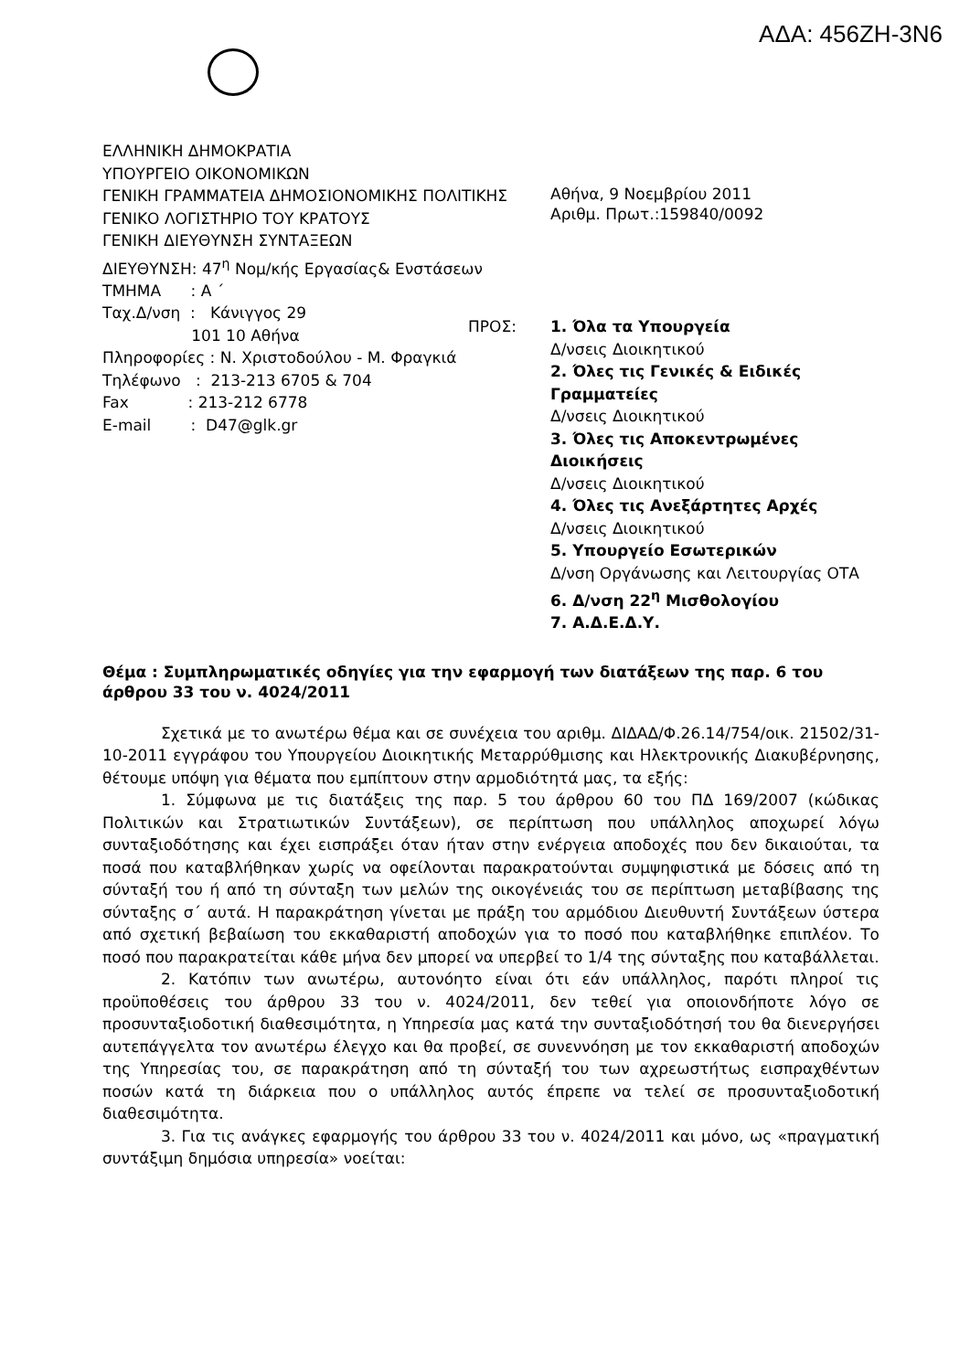ΑΔΑ: 456ΖΗ-3Ν6
ΕΛΛΗΝΙΚΗ ΔΗΜΟΚΡΑΤΙΑ
ΥΠΟΥΡΓΕΙΟ ΟΙΚΟΝΟΜΙΚΩΝ
ΓΕΝΙΚΗ ΓΡΑΜΜΑΤΕΙΑ ΔΗΜΟΣΙΟΝΟΜΙΚΗΣ ΠΟΛΙΤΙΚΗΣ
ΓΕΝΙΚΟ ΛΟΓΙΣΤΗΡΙΟ ΤΟΥ ΚΡΑΤΟΥΣ
ΓΕΝΙΚΗ ΔΙΕΥΘΥΝΣΗ ΣΥΝΤΑΞΕΩΝ
ΔΙΕΥΘΥΝΣΗ: 47<sup>η</sup> Νομ/κής Εργασίας& Ενστάσεων
ΤΜΗΜΑ : Α ΄
Ταχ.Δ/νση : Κάνιγγος 29
101 10 Αθήνα
Πληροφορίες : Ν. Χριστοδούλου - Μ. Φραγκιά
Τηλέφωνο : 213-213 6705 & 704
Fax : 213-212 6778
E-mail : D47@glk.gr
Αθήνα, 9 Νοεμβρίου 2011
Αριθμ. Πρωτ.:159840/0092
ΠΡΟΣ: 1. Όλα τα Υπουργεία
Δ/νσεις Διοικητικού
2. Όλες τις Γενικές & Ειδικές Γραμματείες
Δ/νσεις Διοικητικού
3. Όλες τις Αποκεντρωμένες Διοικήσεις
Δ/νσεις Διοικητικού
4. Όλες τις Ανεξάρτητες Αρχές
Δ/νσεις Διοικητικού
5. Υπουργείο Εσωτερικών
Δ/νση Οργάνωσης και Λειτουργίας ΟΤΑ
6. Δ/νση 22<sup>η</sup> Μισθολογίου
7. Α.Δ.Ε.Δ.Υ.
Θέμα : Συμπληρωματικές οδηγίες για την εφαρμογή των διατάξεων της παρ. 6 του άρθρου 33 του ν. 4024/2011
Σχετικά με το ανωτέρω θέμα και σε συνέχεια του αριθμ. ΔΙΔΑΔ/Φ.26.14/754/οικ. 21502/31-10-2011 εγγράφου του Υπουργείου Διοικητικής Μεταρρύθμισης και Ηλεκτρονικής Διακυβέρνησης, θέτουμε υπόψη για θέματα που εμπίπτουν στην αρμοδιότητά μας, τα εξής:
1. Σύμφωνα με τις διατάξεις της παρ. 5 του άρθρου 60 του ΠΔ 169/2007 (κώδικας Πολιτικών και Στρατιωτικών Συντάξεων), σε περίπτωση που υπάλληλος αποχωρεί λόγω συνταξιοδότησης και έχει εισπράξει όταν ήταν στην ενέργεια αποδοχές που δεν δικαιούται, τα ποσά που καταβλήθηκαν χωρίς να οφείλονται παρακρατούνται συμψηφιστικά με δόσεις από τη σύνταξή του ή από τη σύνταξη των μελών της οικογένειάς του σε περίπτωση μεταβίβασης της σύνταξης σ΄ αυτά. Η παρακράτηση γίνεται με πράξη του αρμόδιου Διευθυντή Συντάξεων ύστερα από σχετική βεβαίωση του εκκαθαριστή αποδοχών για το ποσό που καταβλήθηκε επιπλέον. Το ποσό που παρακρατείται κάθε μήνα δεν μπορεί να υπερβεί το 1/4 της σύνταξης που καταβάλλεται.
2. Κατόπιν των ανωτέρω, αυτονόητο είναι ότι εάν υπάλληλος, παρότι πληροί τις προϋποθέσεις του άρθρου 33 του ν. 4024/2011, δεν τεθεί για οποιονδήποτε λόγο σε προσυνταξιοδοτική διαθεσιμότητα, η Υπηρεσία μας κατά την συνταξιοδότησή του θα διενεργήσει αυτεπάγγελτα τον ανωτέρω έλεγχο και θα προβεί, σε συνεννόηση με τον εκκαθαριστή αποδοχών της Υπηρεσίας του, σε παρακράτηση από τη σύνταξή του των αχρεωστήτως εισπραχθέντων ποσών κατά τη διάρκεια που ο υπάλληλος αυτός έπρεπε να τελεί σε προσυνταξιοδοτική διαθεσιμότητα.
3. Για τις ανάγκες εφαρμογής του άρθρου 33 του ν. 4024/2011 και μόνο, ως «πραγματική συντάξιμη δημόσια υπηρεσία» νοείται: